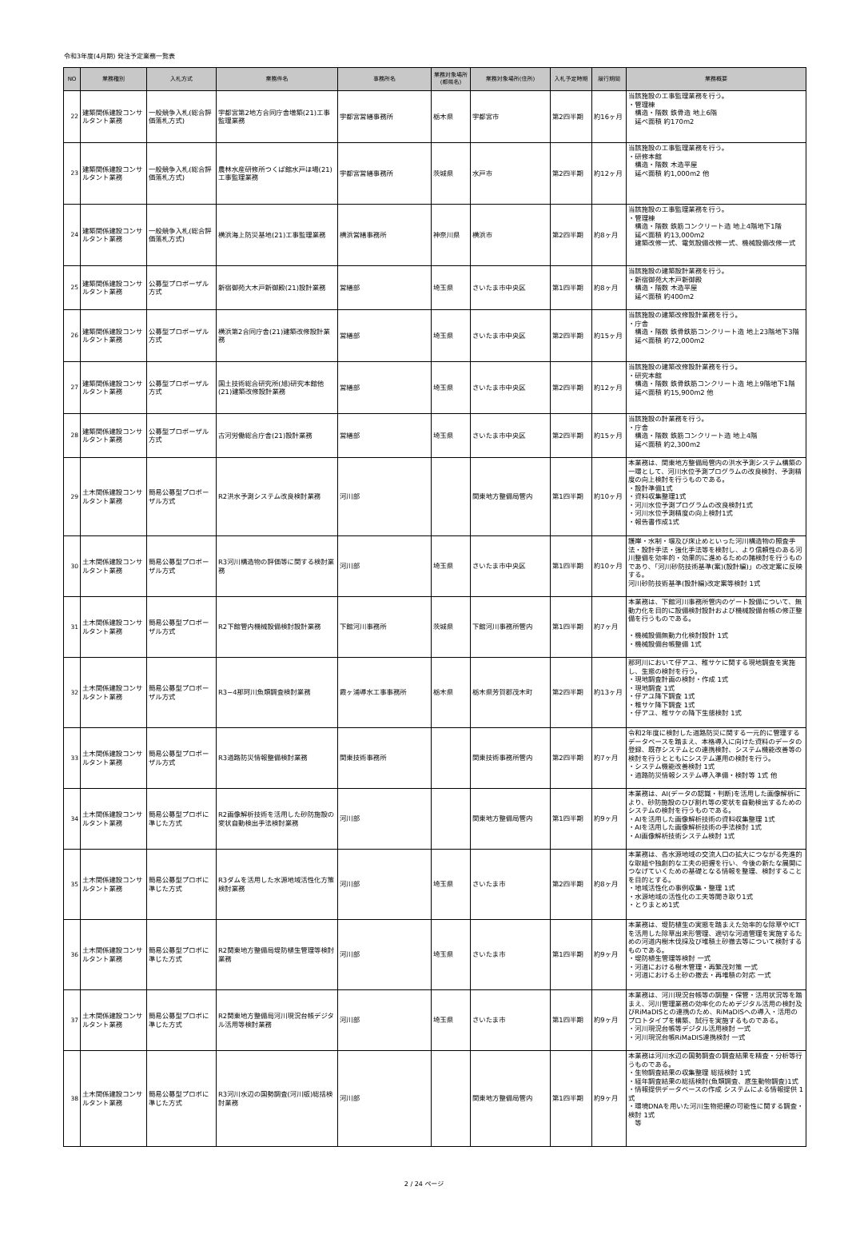令和3年度(4月期) 発注予定業務一覧表
| NO | 業務種別 | 入札方式 | 業務件名 | 事務所名 | 業務対象場所(都県名) | 業務対象場所(住所) | 入札予定時期 | 履行期間 | 業務概要 |
| --- | --- | --- | --- | --- | --- | --- | --- | --- | --- |
| 22 | 建築関係建設コンサルタント業務 | 一般競争入札(総合評価落札方式) | 宇都宮第2地方合同庁舎増築(21)工事監理業務 | 宇都宮営繕事務所 | 栃木県 | 宇都宮市 | 第2四半期 | 約16ヶ月 | 当該施設の工事監理業務を行う。 ・管理棟 構造・階数 鉄骨造 地上6階 延べ面積 約170m2 |
| 23 | 建築関係建設コンサルタント業務 | 一般競争入札(総合評価落札方式) | 農林水産研修所つくば館水戸ほ場(21)工事監理業務 | 宇都宮営繕事務所 | 茨城県 | 水戸市 | 第2四半期 | 約12ヶ月 | 当該施設の工事監理業務を行う。 ・研修本館 構造・階数 木造平屋 延べ面積 約1,000m2 他 |
| 24 | 建築関係建設コンサルタント業務 | 一般競争入札(総合評価落札方式) | 横浜海上防災基地(21)工事監理業務 | 横浜営繕事務所 | 神奈川県 | 横浜市 | 第2四半期 | 約8ヶ月 | 当該施設の工事監理業務を行う。 ・管理棟 構造・階数 鉄筋コンクリート造 地上4階地下1階 延べ面積 約13,000m2 建築改修一式、電気設備改修一式、機械設備改修一式 |
| 25 | 建築関係建設コンサルタント業務 | 公募型プロポーザル方式 | 新宿御苑大木戸新御殿(21)設計業務 | 営繕部 | 埼玉県 | さいたま市中央区 | 第1四半期 | 約8ヶ月 | 当該施設の建築設計業務を行う。 ・新宿御苑大木戸新御殿 構造・階数 木造平屋 延べ面積 約400m2 |
| 26 | 建築関係建設コンサルタント業務 | 公募型プロポーザル方式 | 横浜第2合同庁舎(21)建築改修設計業務 | 営繕部 | 埼玉県 | さいたま市中央区 | 第2四半期 | 約15ヶ月 | 当該施設の建築改修設計業務を行う。 ・庁舎 構造・階数 鉄骨鉄筋コンクリート造 地上23階地下3階 延べ面積 約72,000m2 |
| 27 | 建築関係建設コンサルタント業務 | 公募型プロポーザル方式 | 国土技術総合研究所(旭)研究本館他(21)建築改修設計業務 | 営繕部 | 埼玉県 | さいたま市中央区 | 第2四半期 | 約12ヶ月 | 当該施設の建築改修設計業務を行う。 ・研究本館 構造・階数 鉄骨鉄筋コンクリート造 地上9階地下1階 延べ面積 約15,900m2 他 |
| 28 | 建築関係建設コンサルタント業務 | 公募型プロポーザル方式 | 古河労働総合庁舎(21)設計業務 | 営繕部 | 埼玉県 | さいたま市中央区 | 第2四半期 | 約15ヶ月 | 当該施設の計業務を行う。 ・庁舎 構造・階数 鉄筋コンクリート造 地上4階 延べ面積 約2,300m2 |
| 29 | 土木関係建設コンサルタント業務 | 簡易公募型プロポーザル方式 | R2洪水予測システム改良検討業務 | 河川部 | | 関東地方整備局管内 | 第1四半期 | 約10ヶ月 | 本業務は、関東地方整備局管内の洪水予測システム構築の一環として、河川水位予測プログラムの改良検討、予測精度の向上検討を行うものである。 ・設計準備1式 ・資料収集整理1式 ・河川水位予測プログラムの改良検討1式 ・河川水位予測精度の向上検討1式 ・報告書作成1式 |
| 30 | 土木関係建設コンサルタント業務 | 簡易公募型プロポーザル方式 | R3河川構造物の評価等に関する検討業務 | 河川部 | 埼玉県 | さいたま市中央区 | 第1四半期 | 約10ヶ月 | 護岸・水制・堰及び床止めといった河川構造物の照査手法・設計手法・強化手法等を検討し、より信頼性のある河川整備を効率的・効果的に進めるための諸検討を行うものであり、「河川砂防技術基準(案)(設計編)」の改定案に反映する。 河川砂防技術基準(設計編)改定案等検討 1式 |
| 31 | 土木関係建設コンサルタント業務 | 簡易公募型プロポーザル方式 | R2下館管内機械設備検討設計業務 | 下館河川事務所 | 茨城県 | 下館河川事務所管内 | 第1四半期 | 約7ヶ月 | 本業務は、下館河川事務所管内のゲート設備について、無動力化を目的に設備検討設計および機械設備台帳の修正整備を行うものである。 ・機械設備無動力化検討設計 1式 ・機械設備台帳整備 1式 |
| 32 | 土木関係建設コンサルタント業務 | 簡易公募型プロポーザル方式 | R3−4那珂川魚類調査検討業務 | 霞ヶ浦導水工事事務所 | 栃木県 | 栃木県芳賀郡茂木町 | 第2四半期 | 約13ヶ月 | 那珂川において仔アユ、稚サケに関する現地調査を実施し、生態の検討を行う。 ・現地調査計画の検討・作成 1式 ・現地調査 1式 ・仔アユ降下調査 1式 ・稚サケ降下調査 1式 ・仔アユ、稚サケの降下生態検討 1式 |
| 33 | 土木関係建設コンサルタント業務 | 簡易公募型プロポーザル方式 | R3道路防災情報整備検討業務 | 関東技術事務所 | | 関東技術事務所管内 | 第2四半期 | 約7ヶ月 | 令和2年度に検討した道路防災に関する一元的に管理するデータベースを踏まえ、本格導入に向けた資料のデータの登録、既存システムとの連携検討、システム機能改善等の検討を行うとともにシステム運用の検討を行う。 ・システム機能改善検討 1式 ・道路防災情報システム導入準備・検討等 1式 他 |
| 34 | 土木関係建設コンサルタント業務 | 簡易公募型プロポに準じた方式 | R2画像解析技術を活用した砂防施設の変状自動検出手法検討業務 | 河川部 | | 関東地方整備局管内 | 第1四半期 | 約9ヶ月 | 本業務は、AI(データの認識・判断)を活用した画像解析により、砂防施設のひび割れ等の変状を自動検出するためのシステムの検討を行うものである。 ・AIを活用した画像解析技術の資料収集整理 1式 ・AIを活用した画像解析技術の手法検討 1式 ・AI画像解析技術システム検討 1式 |
| 35 | 土木関係建設コンサルタント業務 | 簡易公募型プロポに準じた方式 | R3ダムを活用した水源地域活性化方策検討業務 | 河川部 | 埼玉県 | さいたま市 | 第2四半期 | 約8ヶ月 | 本業務は、各水源地域の交流人口の拡大につながる先進的な取組や独創的な工夫の把握を行い、今後の新たな展開につなげていくための基礎となる情報を整理、検討することを目的とする。 ・地域活性化の事例収集・整理 1式 ・水源地域の活性化の工夫等聞き取り1式 ・とりまとめ1式 |
| 36 | 土木関係建設コンサルタント業務 | 簡易公募型プロポに準じた方式 | R2関東地方整備局堤防植生管理等検討業務 | 河川部 | 埼玉県 | さいたま市 | 第1四半期 | 約9ヶ月 | 本業務は、堤防植生の実態を踏まえた効率的な除草やICTを活用した除草出来形管理、適切な河道管理を実施するための河道内樹木伐採及び堆積土砂撤去等について検討するものである。 ・堤防植生管理等検討 一式 ・河道における樹木管理・再繁茂対策 一式 ・河道における土砂の撤去・再堆積の対応 一式 |
| 37 | 土木関係建設コンサルタント業務 | 簡易公募型プロポに準じた方式 | R2関東地方整備局河川現況台帳デジタル活用等検討業務 | 河川部 | 埼玉県 | さいたま市 | 第1四半期 | 約9ヶ月 | 本業務は、河川現況台帳等の調整・保管・活用状況等を踏まえ、河川管理業務の効率化のためデジタル活用の検討及びRiMaDISとの連携のため、RiMaDISへの導入・活用のプロトタイプを構築、試行を実施するものである。 ・河川現況台帳等デジタル活用検討 一式 ・河川現況台帳RiMaDIS連携検討 一式 |
| 38 | 土木関係建設コンサルタント業務 | 簡易公募型プロポに準じた方式 | R3河川水辺の国勢調査(河川版)総括検討業務 | 河川部 | | 関東地方整備局管内 | 第1四半期 | 約9ヶ月 | 本業務は河川水辺の国勢調査の調査結果を精査・分析等行うものである。 ・生物調査結果の収集整理 総括検討 1式 ・経年調査結果の総括検討(魚類調査、底生動物調査)1式 ・情報提供データベースの作成 システムによる情報提供 1式 ・環境DNAを用いた河川生物把握の可能性に関する調査・検討 1式 等 |
2 / 24 ページ